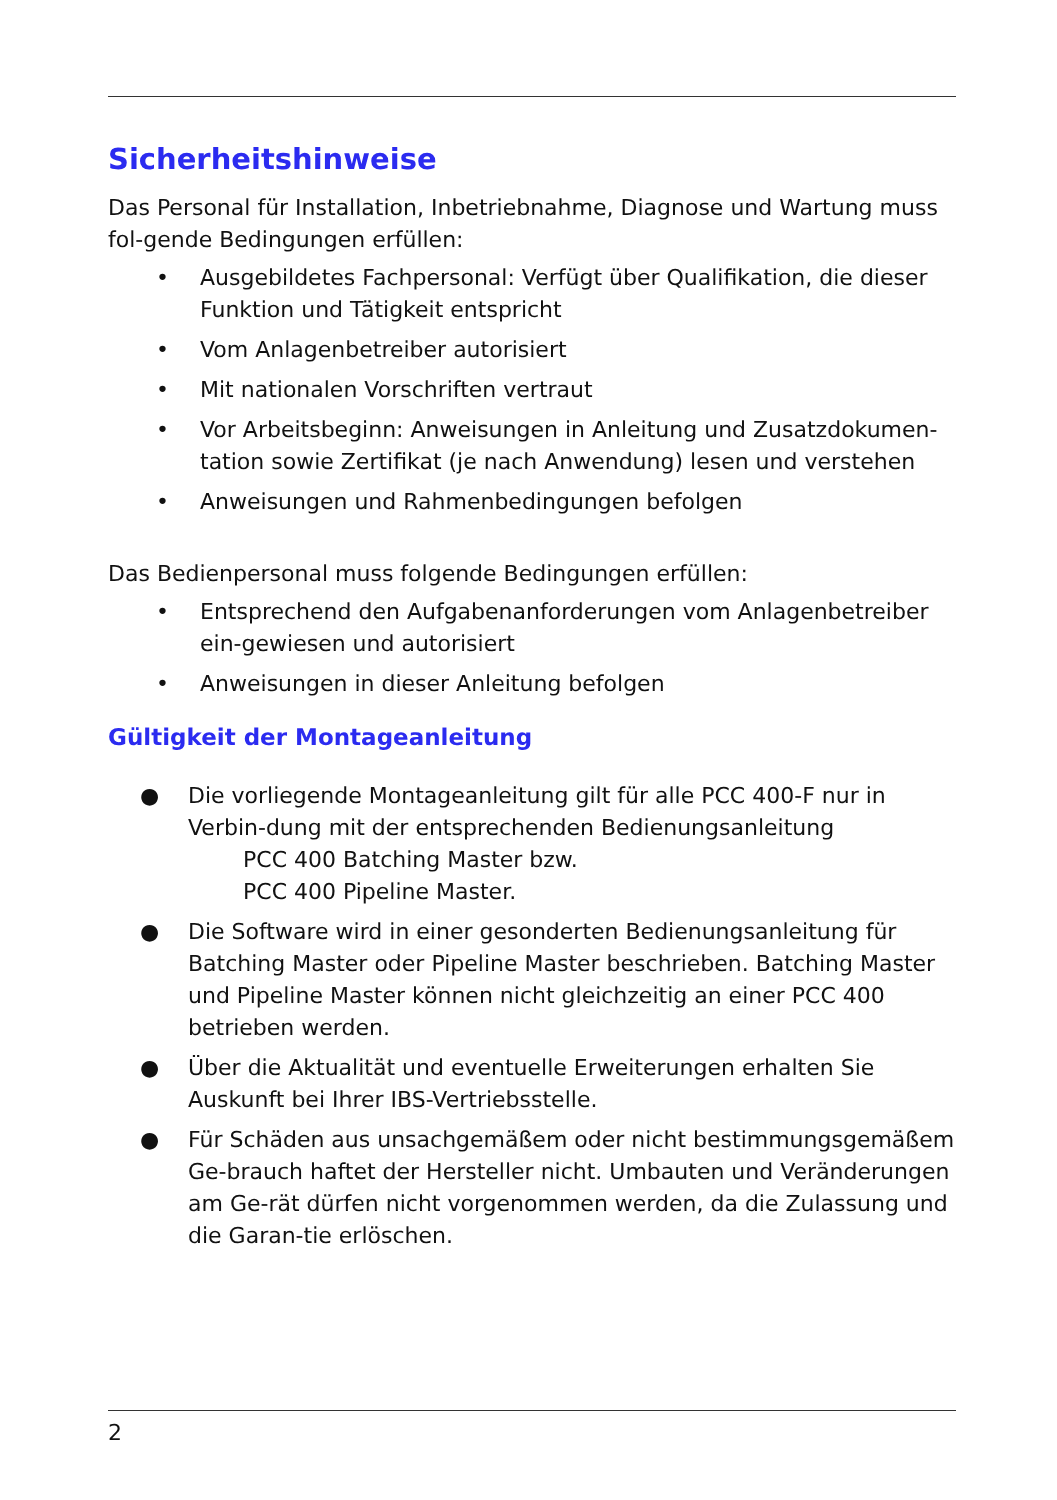Sicherheitshinweise
Das Personal für Installation, Inbetriebnahme, Diagnose und Wartung muss fol-gende Bedingungen erfüllen:
• Ausgebildetes Fachpersonal: Verfügt über Qualifikation, die dieser Funktion und Tätigkeit entspricht
• Vom Anlagenbetreiber autorisiert
• Mit nationalen Vorschriften vertraut
• Vor Arbeitsbeginn: Anweisungen in Anleitung und Zusatzdokumen-tation sowie Zertifikat (je nach Anwendung) lesen und verstehen
• Anweisungen und Rahmenbedingungen befolgen
Das Bedienpersonal muss folgende Bedingungen erfüllen:
• Entsprechend den Aufgabenanforderungen vom Anlagenbetreiber ein-gewiesen und autorisiert
• Anweisungen in dieser Anleitung befolgen
Gültigkeit der Montageanleitung
● Die vorliegende Montageanleitung gilt für alle PCC 400-F nur in Verbin-dung mit der entsprechenden Bedienungsanleitung
PCC 400 Batching Master bzw.
PCC 400 Pipeline Master.
● Die Software wird in einer gesonderten Bedienungsanleitung für Batching Master oder Pipeline Master beschrieben. Batching Master und Pipeline Master können nicht gleichzeitig an einer PCC 400 betrieben werden.
● Über die Aktualität und eventuelle Erweiterungen erhalten Sie Auskunft bei Ihrer IBS-Vertriebsstelle.
● Für Schäden aus unsachgemäßem oder nicht bestimmungsgemäßem Ge-brauch haftet der Hersteller nicht. Umbauten und Veränderungen am Ge-rät dürfen nicht vorgenommen werden, da die Zulassung und die Garan-tie erlöschen.
2